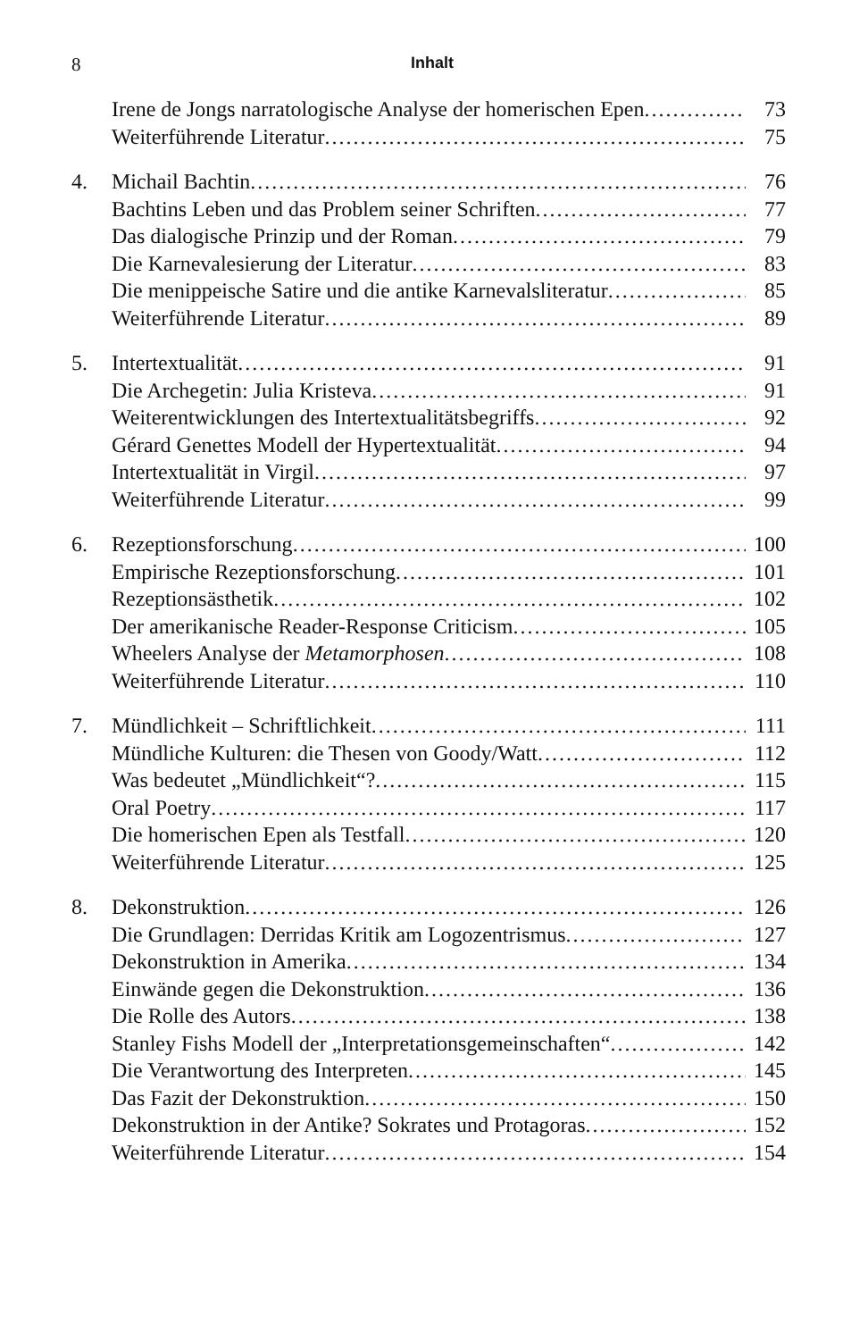8 Inhalt
Irene de Jongs narratologische Analyse der homerischen Epen 73
Weiterführende Literatur 75
4. Michail Bachtin 76
Bachtins Leben und das Problem seiner Schriften 77
Das dialogische Prinzip und der Roman 79
Die Karnevalesierung der Literatur 83
Die menippeische Satire und die antike Karnevalsliteratur 85
Weiterführende Literatur 89
5. Intertextualität 91
Die Archegetin: Julia Kristeva 91
Weiterentwicklungen des Intertextualitätsbegriffs 92
Gérard Genettes Modell der Hypertextualität 94
Intertextualität in Virgil 97
Weiterführende Literatur 99
6. Rezeptionsforschung 100
Empirische Rezeptionsforschung 101
Rezeptionsästhetik 102
Der amerikanische Reader-Response Criticism 105
Wheelers Analyse der Metamorphosen 108
Weiterführende Literatur 110
7. Mündlichkeit – Schriftlichkeit 111
Mündliche Kulturen: die Thesen von Goody/Watt 112
Was bedeutet „Mündlichkeit“? 115
Oral Poetry 117
Die homerischen Epen als Testfall 120
Weiterführende Literatur 125
8. Dekonstruktion 126
Die Grundlagen: Derridas Kritik am Logozentrismus 127
Dekonstruktion in Amerika 134
Einwände gegen die Dekonstruktion 136
Die Rolle des Autors 138
Stanley Fishs Modell der „Interpretationsgemeinschaften“142
Die Verantwortung des Interpreten 145
Das Fazit der Dekonstruktion 150
Dekonstruktion in der Antike? Sokrates und Protagoras 152
Weiterführende Literatur 154